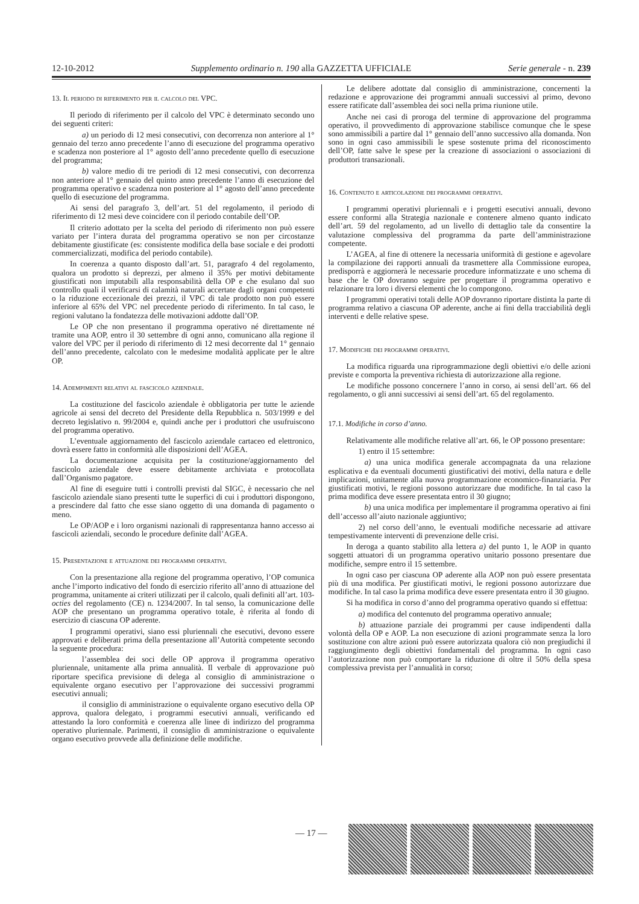12-10-2012 Supplemento ordinario n. 190 alla GAZZETTA UFFICIALE Serie generale - n. 239
13. Il periodo di riferimento per il calcolo del VPC.
Il periodo di riferimento per il calcolo del VPC è determinato secondo uno dei seguenti criteri:
a) un periodo di 12 mesi consecutivi, con decorrenza non anteriore al 1° gennaio del terzo anno precedente l’anno di esecuzione del programma operativo e scadenza non posteriore al 1° agosto dell’anno precedente quello di esecuzione del programma;
b) valore medio di tre periodi di 12 mesi consecutivi, con decorrenza non anteriore al 1° gennaio del quinto anno precedente l’anno di esecuzione del programma operativo e scadenza non posteriore al 1° agosto dell’anno precedente quello di esecuzione del programma.
Ai sensi del paragrafo 3, dell’art. 51 del regolamento, il periodo di riferimento di 12 mesi deve coincidere con il periodo contabile dell’OP.
Il criterio adottato per la scelta del periodo di riferimento non può essere variato per l’intera durata del programma operativo se non per circostanze debitamente giustificate (es: consistente modifica della base sociale e dei prodotti commercializzati, modifica del periodo contabile).
In coerenza a quanto disposto dall’art. 51, paragrafo 4 del regolamento, qualora un prodotto si deprezzi, per almeno il 35% per motivi debitamente giustificati non imputabili alla responsabilità della OP e che esulano dal suo controllo quali il verificarsi di calamità naturali accertate dagli organi competenti o la riduzione eccezionale dei prezzi, il VPC di tale prodotto non può essere inferiore al 65% del VPC nel precedente periodo di riferimento. In tal caso, le regioni valutano la fondatezza delle motivazioni addotte dall’OP.
Le OP che non presentano il programma operativo né direttamente né tramite una AOP, entro il 30 settembre di ogni anno, comunicano alla regione il valore del VPC per il periodo di riferimento di 12 mesi decorrente dal 1° gennaio dell’anno precedente, calcolato con le medesime modalità applicate per le altre OP.
14. Adempimenti relativi al fascicolo aziendale.
La costituzione del fascicolo aziendale è obbligatoria per tutte le aziende agricole ai sensi del decreto del Presidente della Repubblica n. 503/1999 e del decreto legislativo n. 99/2004 e, quindi anche per i produttori che usufruiscono del programma operativo.
L’eventuale aggiornamento del fascicolo aziendale cartaceo ed elettronico, dovrà essere fatto in conformità alle disposizioni dell’AGEA.
La documentazione acquisita per la costituzione/aggiornamento del fascicolo aziendale deve essere debitamente archiviata e protocollata dall’Organismo pagatore.
Al fine di eseguire tutti i controlli previsti dal SIGC, è necessario che nel fascicolo aziendale siano presenti tutte le superfici di cui i produttori dispongono, a prescindere dal fatto che esse siano oggetto di una domanda di pagamento o meno.
Le OP/AOP e i loro organismi nazionali di rappresentanza hanno accesso ai fascicoli aziendali, secondo le procedure definite dall’AGEA.
15. Presentazione e attuazione dei programmi operativi.
Con la presentazione alla regione del programma operativo, l’OP comunica anche l’importo indicativo del fondo di esercizio riferito all’anno di attuazione del programma, unitamente ai criteri utilizzati per il calcolo, quali definiti all’art. 103-octies del regolamento (CE) n. 1234/2007. In tal senso, la comunicazione delle AOP che presentano un programma operativo totale, è riferita al fondo di esercizio di ciascuna OP aderente.
I programmi operativi, siano essi pluriennali che esecutivi, devono essere approvati e deliberati prima della presentazione all’Autorità competente secondo la seguente procedura:
l’assemblea dei soci delle OP approva il programma operativo pluriennale, unitamente alla prima annualità. Il verbale di approvazione può riportare specifica previsione di delega al consiglio di amministrazione o equivalente organo esecutivo per l’approvazione dei successivi programmi esecutivi annuali;
il consiglio di amministrazione o equivalente organo esecutivo della OP approva, qualora delegato, i programmi esecutivi annuali, verificando ed attestando la loro conformità e coerenza alle linee di indirizzo del programma operativo pluriennale. Parimenti, il consiglio di amministrazione o equivalente organo esecutivo provvede alla definizione delle modifiche.
Le delibere adottate dal consiglio di amministrazione, concernenti la redazione e approvazione dei programmi annuali successivi al primo, devono essere ratificate dall’assemblea dei soci nella prima riunione utile.
Anche nei casi di proroga del termine di approvazione del programma operativo, il provvedimento di approvazione stabilisce comunque che le spese sono ammissibili a partire dal 1° gennaio dell’anno successivo alla domanda. Non sono in ogni caso ammissibili le spese sostenute prima del riconoscimento dell’OP, fatte salve le spese per la creazione di associazioni o associazioni di produttori transazionali.
16. Contenuto e articolazione dei programmi operativi.
I programmi operativi pluriennali e i progetti esecutivi annuali, devono essere conformi alla Strategia nazionale e contenere almeno quanto indicato dell’art. 59 del regolamento, ad un livello di dettaglio tale da consentire la valutazione complessiva del programma da parte dell’amministrazione competente.
L’AGEA, al fine di ottenere la necessaria uniformità di gestione e agevolare la compilazione dei rapporti annuali da trasmettere alla Commissione europea, predisporrà e aggiornerà le necessarie procedure informatizzate e uno schema di base che le OP dovranno seguire per progettare il programma operativo e relazionare tra loro i diversi elementi che lo compongono.
I programmi operativi totali delle AOP dovranno riportare distinta la parte di programma relativo a ciascuna OP aderente, anche ai fini della tracciabilità degli interventi e delle relative spese.
17. Modifiche dei programmi operativi.
La modifica riguarda una riprogrammazione degli obiettivi e/o delle azioni previste e comporta la preventiva richiesta di autorizzazione alla regione.
Le modifiche possono concernere l’anno in corso, ai sensi dell’art. 66 del regolamento, o gli anni successivi ai sensi dell’art. 65 del regolamento.
17.1. Modifiche in corso d’anno.
Relativamente alle modifiche relative all’art. 66, le OP possono presentare:
1) entro il 15 settembre:
a) una unica modifica generale accompagnata da una relazione esplicativa e da eventuali documenti giustificativi dei motivi, della natura e delle implicazioni, unitamente alla nuova programmazione economico-finanziaria. Per giustificati motivi, le regioni possono autorizzare due modifiche. In tal caso la prima modifica deve essere presentata entro il 30 giugno;
b) una unica modifica per implementare il programma operativo ai fini dell’accesso all’aiuto nazionale aggiuntivo;
2) nel corso dell’anno, le eventuali modifiche necessarie ad attivare tempestivamente interventi di prevenzione delle crisi.
In deroga a quanto stabilito alla lettera a) del punto 1, le AOP in quanto soggetti attuatori di un programma operativo unitario possono presentare due modifiche, sempre entro il 15 settembre.
In ogni caso per ciascuna OP aderente alla AOP non può essere presentata più di una modifica. Per giustificati motivi, le regioni possono autorizzare due modifiche. In tal caso la prima modifica deve essere presentata entro il 30 giugno.
Si ha modifica in corso d’anno del programma operativo quando si effettua:
a) modifica del contenuto del programma operativo annuale;
b) attuazione parziale dei programmi per cause indipendenti dalla volontà della OP e AOP. La non esecuzione di azioni programmate senza la loro sostituzione con altre azioni può essere autorizzata qualora ciò non pregiudichi il raggiungimento degli obiettivi fondamentali del programma. In ogni caso l’autorizzazione non può comportare la riduzione di oltre il 50% della spesa complessiva prevista per l’annualità in corso;
— 17 —